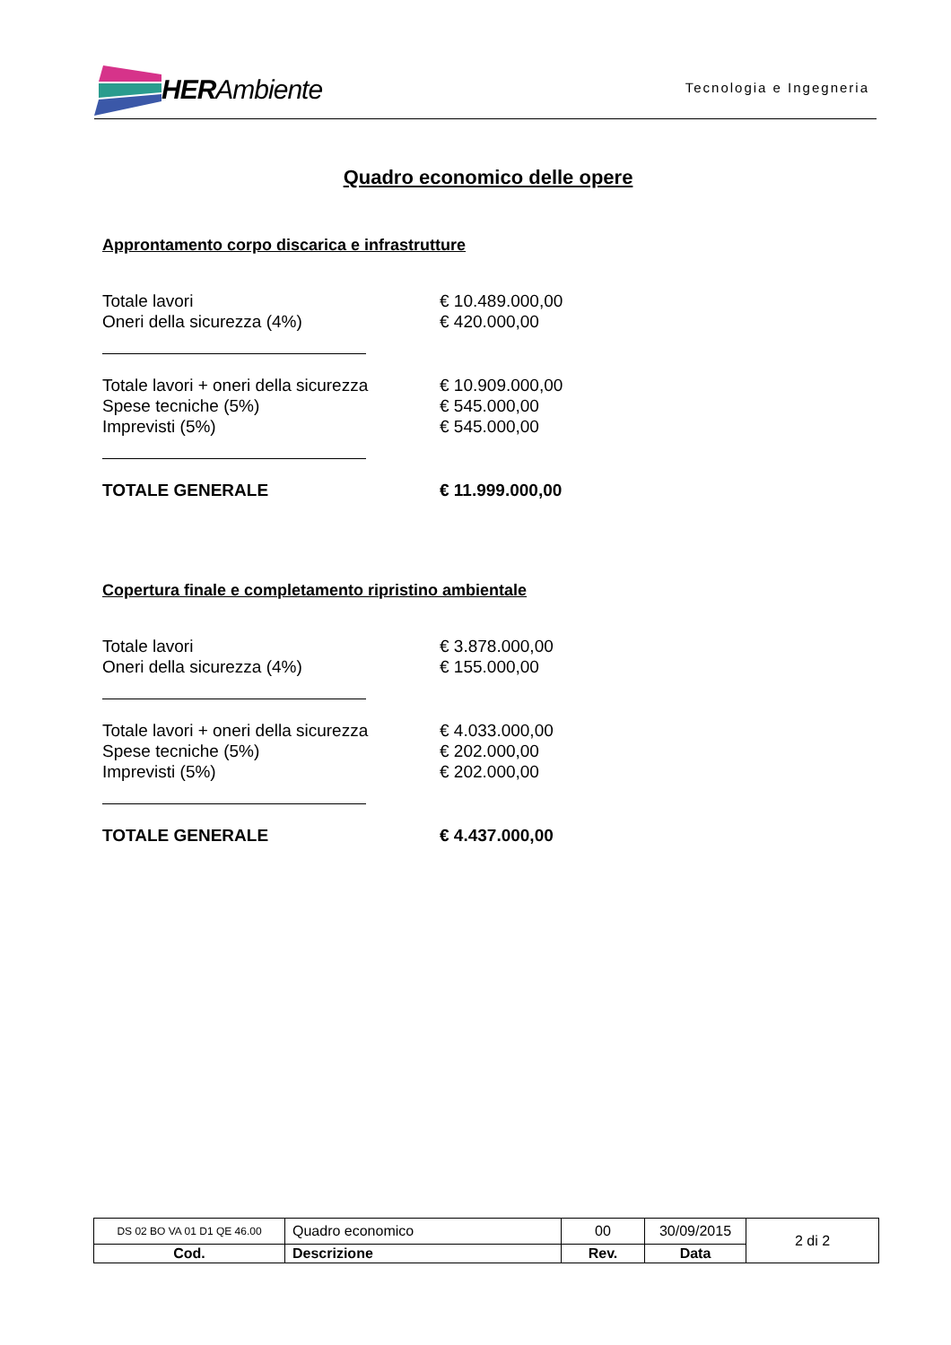HER Ambiente
Tecnologia e Ingegneria
Quadro economico delle opere
Approntamento corpo discarica e infrastrutture
| Totale lavori | € 10.489.000,00 |
| Oneri della sicurezza (4%) | € 420.000,00 |
| Totale lavori + oneri della sicurezza | € 10.909.000,00 |
| Spese tecniche (5%) | € 545.000,00 |
| Imprevisti (5%) | € 545.000,00 |
| TOTALE GENERALE | € 11.999.000,00 |
Copertura finale e completamento ripristino ambientale
| Totale lavori | € 3.878.000,00 |
| Oneri della sicurezza (4%) | € 155.000,00 |
| Totale lavori + oneri della sicurezza | € 4.033.000,00 |
| Spese tecniche (5%) | € 202.000,00 |
| Imprevisti (5%) | € 202.000,00 |
| TOTALE GENERALE | € 4.437.000,00 |
| DS 02 BO VA 01 D1 QE 46.00 | Quadro economico | 00 | 30/09/2015 | 2 di 2 |
| Cod. | Descrizione | Rev. | Data | |